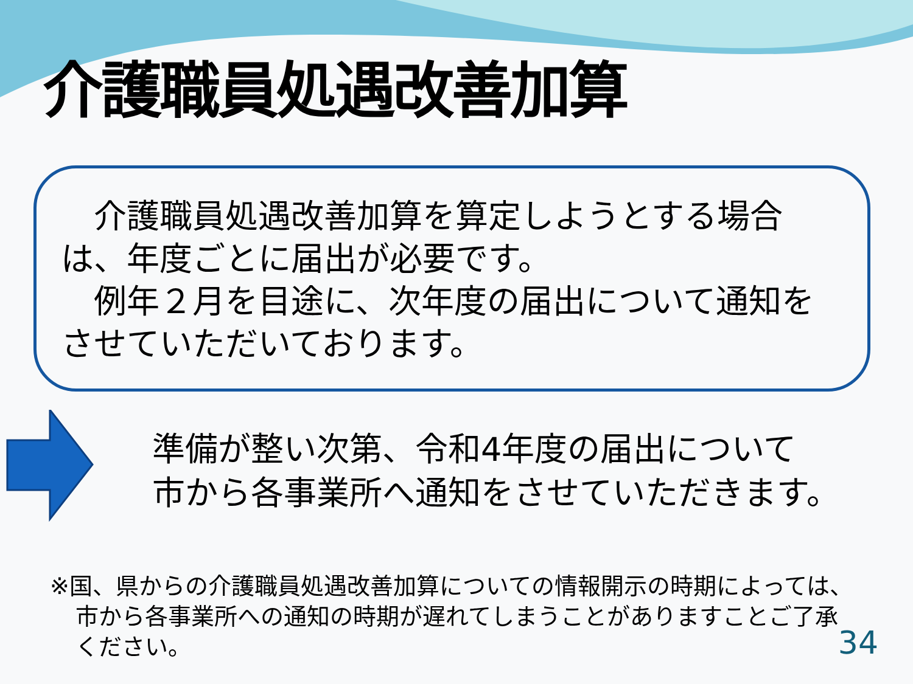介護職員処遇改善加算
　介護職員処遇改善加算を算定しようとする場合は、年度ごとに届出が必要です。
　例年２月を目途に、次年度の届出について通知をさせていただいております。
準備が整い次第、令和4年度の届出について
市から各事業所へ通知をさせていただきます。
※国、県からの介護職員処遇改善加算についての情報開示の時期によっては、市から各事業所への通知の時期が遅れてしまうことがありますことご了承ください。
34